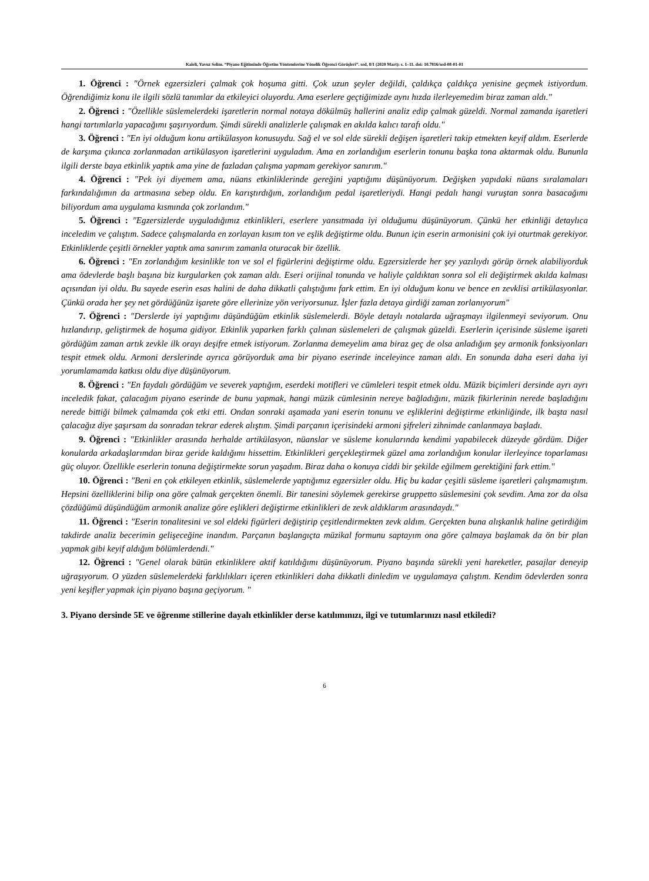Kaleli, Yavuz Selim. “Piyano Eğitiminde Öğretim Yöntemlerine Yönelik Öğrenci Görüşleri”. sed, 8/1 (2020 Mart): s. 1–11. doi: 10.7816/sed-08-01-01
1. Öğrenci : "Örnek egzersizleri çalmak çok hoşuma gitti. Çok uzun şeyler değildi, çaldıkça çaldıkça yenisine geçmek istiyordum. Öğrendiğimiz konu ile ilgili sözlü tanımlar da etkileyici oluyordu. Ama eserlere geçtiğimizde aynı hızda ilerleyemedim biraz zaman aldı."
2. Öğrenci : "Özellikle süslemelerdeki işaretlerin normal notaya dökülmüş hallerini analiz edip çalmak güzeldi. Normal zamanda işaretleri hangi tartımlarla yapacağımı şaşırıyordum. Şimdi sürekli analizlerle çalışmak en akılda kalıcı tarafı oldu."
3. Öğrenci : "En iyi olduğum konu artikülasyon konusuydu. Sağ el ve sol elde sürekli değişen işaretleri takip etmekten keyif aldım. Eserlerde de karşıma çıkınca zorlanmadan artikülasyon işaretlerini uyguladım. Ama en zorlandığım eserlerin tonunu başka tona aktarmak oldu. Bununla ilgili derste baya etkinlik yaptık ama yine de fazladan çalışma yapmam gerekiyor sanırım."
4. Öğrenci : "Pek iyi diyemem ama, nüans etkinliklerinde gereğini yaptığımı düşünüyorum. Değişken yapıdaki nüans sıralamaları farkındalığımın da artmasına sebep oldu. En karıştırdığım, zorlandığım pedal işaretleriydi. Hangi pedalı hangi vuruştan sonra basacağımı biliyordum ama uygulama kısmında çok zorlandım."
5. Öğrenci : "Egzersizlerde uyguladığımız etkinlikleri, eserlere yansıtmada iyi olduğumu düşünüyorum. Çünkü her etkinliği detaylıca inceledim ve çalıştım. Sadece çalışmalarda en zorlayan kısım ton ve eşlik değiştirme oldu. Bunun için eserin armonisini çok iyi oturtmak gerekiyor. Etkinliklerde çeşitli örnekler yaptık ama sanırım zamanla oturacak bir özellik.
6. Öğrenci : "En zorlandığım kesinlikle ton ve sol el figürlerini değiştirme oldu. Egzersizlerde her şey yazılıydı görüp örnek alabiliyorduk ama ödevlerde başlı başına biz kurgularken çok zaman aldı. Eseri orijinal tonunda ve haliyle çaldıktan sonra sol eli değiştirmek akılda kalması açısından iyi oldu. Bu sayede eserin esas halini de daha dikkatli çalıştığımı fark ettim. En iyi olduğum konu ve bence en zevklisi artikülasyonlar. Çünkü orada her şey net gördüğünüz işarete göre ellerinize yön veriyorsunuz. İşler fazla detaya girdiği zaman zorlanıyorum"
7. Öğrenci : "Derslerde iyi yaptığımı düşündüğüm etkinlik süslemelerdi. Böyle detaylı notalarda uğraşmayı ilgilenmeyi seviyorum. Onu hızlandırıp, geliştirmek de hoşuma gidiyor. Etkinlik yaparken farklı çalınan süslemeleri de çalışmak güzeldi. Eserlerin içerisinde süsleme işareti gördüğüm zaman artık zevkle ilk orayı deşifre etmek istiyorum. Zorlanma demeyelim ama biraz geç de olsa anladığım şey armonik fonksiyonları tespit etmek oldu. Armoni derslerinde ayrıca görüyorduk ama bir piyano eserinde inceleyince zaman aldı. En sonunda daha eseri daha iyi yorumlamamda katkısı oldu diye düşünüyorum.
8. Öğrenci : "En faydalı gördüğüm ve severek yaptığım, eserdeki motifleri ve cümleleri tespit etmek oldu. Müzik biçimleri dersinde ayrı ayrı inceledik fakat, çalacağım piyano eserinde de bunu yapmak, hangi müzik cümlesinin nereye bağladığını, müzik fikirlerinin nerede başladığını nerede bittiği bilmek çalmamda çok etki etti. Ondan sonraki aşamada yani eserin tonunu ve eşliklerini değiştirme etkinliğinde, ilk başta nasıl çalacağız diye şaşırsam da sonradan tekrar ederek alıştım. Şimdi parçanın içerisindeki armoni şifreleri zihnimde canlanmaya başladı.
9. Öğrenci : "Etkinlikler arasında herhalde artikülasyon, nüanslar ve süsleme konularında kendimi yapabilecek düzeyde gördüm. Diğer konularda arkadaşlarımdan biraz geride kaldığımı hissettim. Etkinlikleri gerçekleştirmek güzel ama zorlandığım konular ilerleyince toparlaması güç oluyor. Özellikle eserlerin tonuna değiştirmekte sorun yaşadım. Biraz daha o konuya ciddi bir şekilde eğilmem gerektiğini fark ettim."
10. Öğrenci : "Beni en çok etkileyen etkinlik, süslemelerde yaptığımız egzersizler oldu. Hiç bu kadar çeşitli süsleme işaretleri çalışmamıştım. Hepsini özelliklerini bilip ona göre çalmak gerçekten önemli. Bir tanesini söylemek gerekirse gruppetto süslemesini çok sevdim. Ama zor da olsa çözdüğümü düşündüğüm armonik analize göre eşlikleri değiştirme etkinlikleri de zevk aldıklarım arasındaydı."
11. Öğrenci : "Eserin tonalitesini ve sol eldeki figürleri değiştirip çeşitlendirmekten zevk aldım. Gerçekten buna alışkanlık haline getirdiğim takdirde analiz becerimin gelişeceğine inandım. Parçanın başlangıçta müzikal formunu saptayım ona göre çalmaya başlamak da ön bir plan yapmak gibi keyif aldığım bölümlerdendi."
12. Öğrenci : "Genel olarak bütün etkinliklere aktif katıldığımı düşünüyorum. Piyano başında sürekli yeni hareketler, pasajlar deneyip uğraşıyorum. O yüzden süslemelerdeki farklılıkları içeren etkinlikleri daha dikkatli dinledim ve uygulamaya çalıştım. Kendim ödevlerden sonra yeni keşifler yapmak için piyano başına geçiyorum. "
3. Piyano dersinde 5E ve öğrenme stillerine dayalı etkinlikler derse katılımınızı, ilgi ve tutumlarınızı nasıl etkiledi?
6